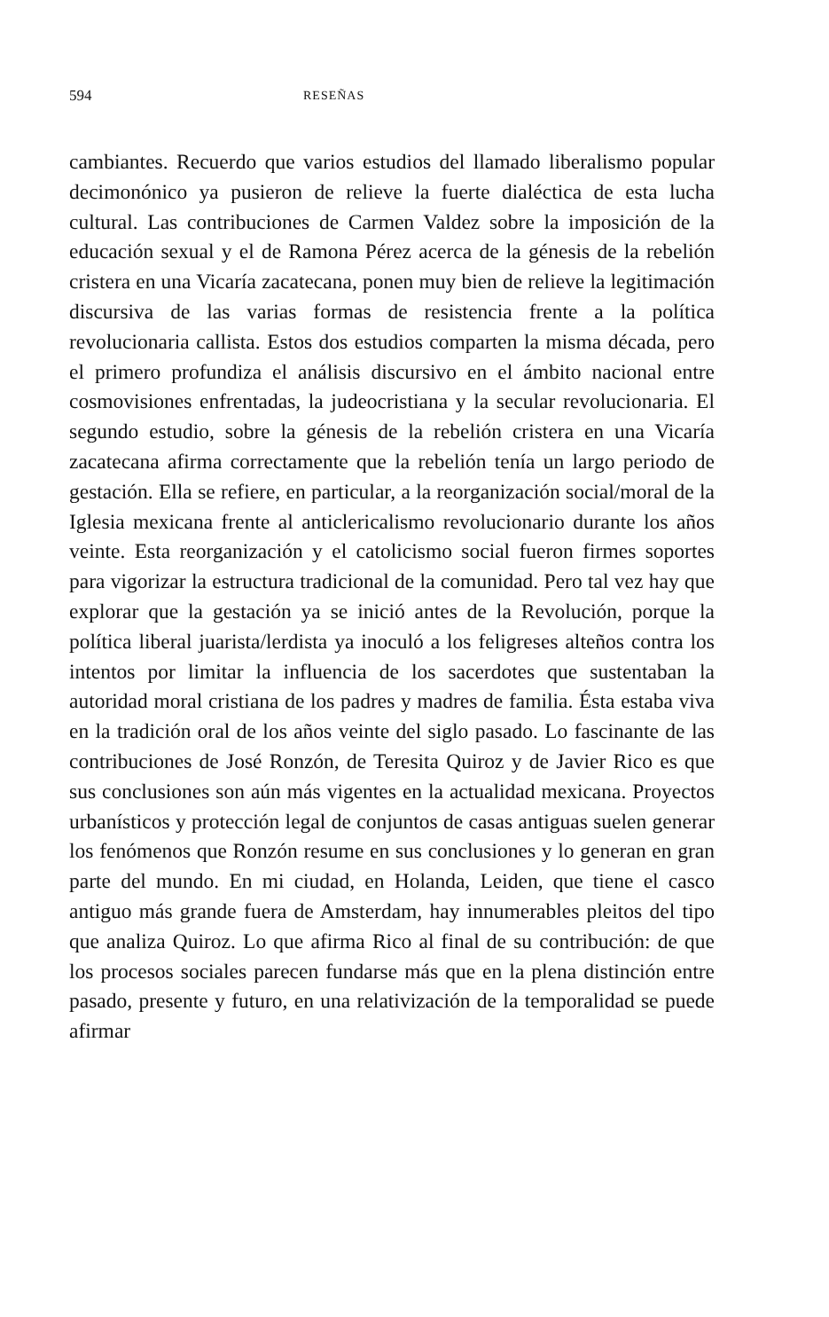594 RESEÑAS
cambiantes. Recuerdo que varios estudios del llamado liberalismo popular decimonónico ya pusieron de relieve la fuerte dialéctica de esta lucha cultural. Las contribuciones de Carmen Valdez sobre la imposición de la educación sexual y el de Ramona Pérez acerca de la génesis de la rebelión cristera en una Vicaría zacatecana, ponen muy bien de relieve la legitimación discursiva de las varias formas de resistencia frente a la política revolucionaria callista. Estos dos estudios comparten la misma década, pero el primero profundiza el análisis discursivo en el ámbito nacional entre cosmovisiones enfrentadas, la judeocristiana y la secular revolucionaria. El segundo estudio, sobre la génesis de la rebelión cristera en una Vicaría zacatecana afirma correctamente que la rebelión tenía un largo periodo de gestación. Ella se refiere, en particular, a la reorganización social/moral de la Iglesia mexicana frente al anticlericalismo revolucionario durante los años veinte. Esta reorganización y el catolicismo social fueron firmes soportes para vigorizar la estructura tradicional de la comunidad. Pero tal vez hay que explorar que la gestación ya se inició antes de la Revolución, porque la política liberal juarista/lerdista ya inoculó a los feligreses alteños contra los intentos por limitar la influencia de los sacerdotes que sustentaban la autoridad moral cristiana de los padres y madres de familia. Ésta estaba viva en la tradición oral de los años veinte del siglo pasado. Lo fascinante de las contribuciones de José Ronzón, de Teresita Quiroz y de Javier Rico es que sus conclusiones son aún más vigentes en la actualidad mexicana. Proyectos urbanísticos y protección legal de conjuntos de casas antiguas suelen generar los fenómenos que Ronzón resume en sus conclusiones y lo generan en gran parte del mundo. En mi ciudad, en Holanda, Leiden, que tiene el casco antiguo más grande fuera de Amsterdam, hay innumerables pleitos del tipo que analiza Quiroz. Lo que afirma Rico al final de su contribución: de que los procesos sociales parecen fundarse más que en la plena distinción entre pasado, presente y futuro, en una relativización de la temporalidad se puede afirmar